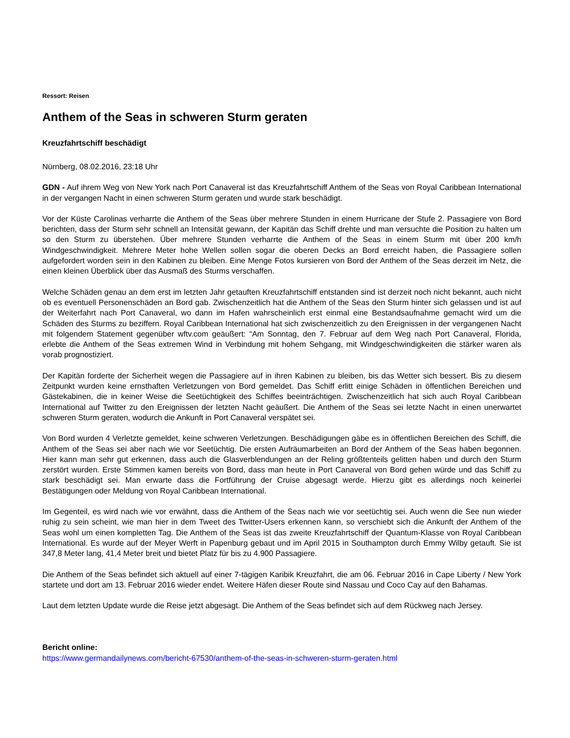Ressort: Reisen
Anthem of the Seas in schweren Sturm geraten
Kreuzfahrtschiff beschädigt
Nürnberg, 08.02.2016, 23:18 Uhr
GDN - Auf ihrem Weg von New York nach Port Canaveral ist das Kreuzfahrtschiff Anthem of the Seas von Royal Caribbean International in der vergangen Nacht in einen schweren Sturm geraten und wurde stark beschädigt.
Vor der Küste Carolinas verharrte die Anthem of the Seas über mehrere Stunden in einem Hurricane der Stufe 2. Passagiere von Bord berichten, dass der Sturm sehr schnell an Intensität gewann, der Kapitän das Schiff drehte und man versuchte die Position zu halten um so den Sturm zu überstehen. Über mehrere Stunden verharrte die Anthem of the Seas in einem Sturm mit über 200 km/h Windgeschwindigkeit. Mehrere Meter hohe Wellen sollen sogar die oberen Decks an Bord erreicht haben, die Passagiere sollen aufgefordert worden sein in den Kabinen zu bleiben. Eine Menge Fotos kursieren von Bord der Anthem of the Seas derzeit im Netz, die einen kleinen Überblick über das Ausmaß des Sturms verschaffen.
Welche Schäden genau an dem erst im letzten Jahr getauften Kreuzfahrtschiff entstanden sind ist derzeit noch nicht bekannt, auch nicht ob es eventuell Personenschäden an Bord gab. Zwischenzeitlich hat die Anthem of the Seas den Sturm hinter sich gelassen und ist auf der Weiterfahrt nach Port Canaveral, wo dann im Hafen wahrscheinlich erst einmal eine Bestandsaufnahme gemacht wird um die Schäden des Sturms zu beziffern. Royal Caribbean International hat sich zwischenzeitlich zu den Ereignissen in der vergangenen Nacht mit folgendem Statement gegenüber wftv.com geäußert: “Am Sonntag, den 7. Februar auf dem Weg nach Port Canaveral, Florida, erlebte die Anthem of the Seas extremen Wind in Verbindung mit hohem Sehgang, mit Windgeschwindigkeiten die stärker waren als vorab prognostiziert.
Der Kapitän forderte der Sicherheit wegen die Passagiere auf in ihren Kabinen zu bleiben, bis das Wetter sich bessert. Bis zu diesem Zeitpunkt wurden keine ernsthaften Verletzungen von Bord gemeldet. Das Schiff erlitt einige Schäden in öffentlichen Bereichen und Gästekabinen, die in keiner Weise die Seetüchtigkeit des Schiffes beeinträchtigen. Zwischenzeitlich hat sich auch Royal Caribbean International auf Twitter zu den Ereignissen der letzten Nacht geäußert. Die Anthem of the Seas sei letzte Nacht in einen unerwartet schweren Sturm geraten, wodurch die Ankunft in Port Canaveral verspätet sei.
Von Bord wurden 4 Verletzte gemeldet, keine schweren Verletzungen. Beschädigungen gäbe es in öffentlichen Bereichen des Schiff, die Anthem of the Seas sei aber nach wie vor Seetüchtig. Die ersten Aufräumarbeiten an Bord der Anthem of the Seas haben begonnen. Hier kann man sehr gut erkennen, dass auch die Glasverblendungen an der Reling größtenteils gelitten haben und durch den Sturm zerstört wurden. Erste Stimmen kamen bereits von Bord, dass man heute in Port Canaveral von Bord gehen würde und das Schiff zu stark beschädigt sei. Man erwarte dass die Fortführung der Cruise abgesagt werde. Hierzu gibt es allerdings noch keinerlei Bestätigungen oder Meldung von Royal Caribbean International.
Im Gegenteil, es wird nach wie vor erwähnt, dass die Anthem of the Seas nach wie vor seetüchtig sei. Auch wenn die See nun wieder ruhig zu sein scheint, wie man hier in dem Tweet des Twitter-Users erkennen kann, so verschiebt sich die Ankunft der Anthem of the Seas wohl um einen kompletten Tag. Die Anthem of the Seas ist das zweite Kreuzfahrtschiff der Quantum-Klasse von Royal Caribbean International. Es wurde auf der Meyer Werft in Papenburg gebaut und im April 2015 in Southampton durch Emmy Wilby getauft. Sie ist 347,8 Meter lang, 41,4 Meter breit und bietet Platz für bis zu 4.900 Passagiere.
Die Anthem of the Seas befindet sich aktuell auf einer 7-tägigen Karibik Kreuzfahrt, die am 06. Februar 2016 in Cape Liberty / New York startete und dort am 13. Februar 2016 wieder endet. Weitere Häfen dieser Route sind Nassau und Coco Cay auf den Bahamas.
Laut dem letzten Update wurde die Reise jetzt abgesagt. Die Anthem of the Seas befindet sich auf dem Rückweg nach Jersey.
Bericht online:
https://www.germandailynews.com/bericht-67530/anthem-of-the-seas-in-schweren-sturm-geraten.html